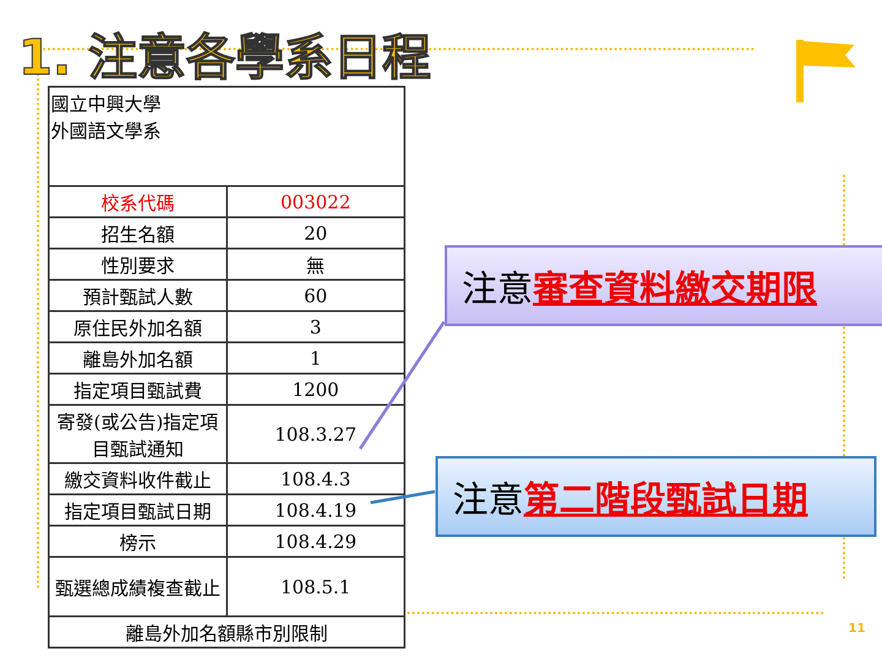1. 注意各學系日程
| 國立中興大學 外國語文學系 | |
| 校系代碼 | 003022 |
| 招生名額 | 20 |
| 性別要求 | 無 |
| 預計甄試人數 | 60 |
| 原住民外加名額 | 3 |
| 離島外加名額 | 1 |
| 指定項目甄試費 | 1200 |
| 寄發(或公告)指定項目甄試通知 | 108.3.27 |
| 繳交資料收件截止 | 108.4.3 |
| 指定項目甄試日期 | 108.4.19 |
| 榜示 | 108.4.29 |
| 甄選總成績複查截止 | 108.5.1 |
| 離島外加名額縣市別限制 | |
注意審查資料繳交期限
注意第二階段甄試日期
11